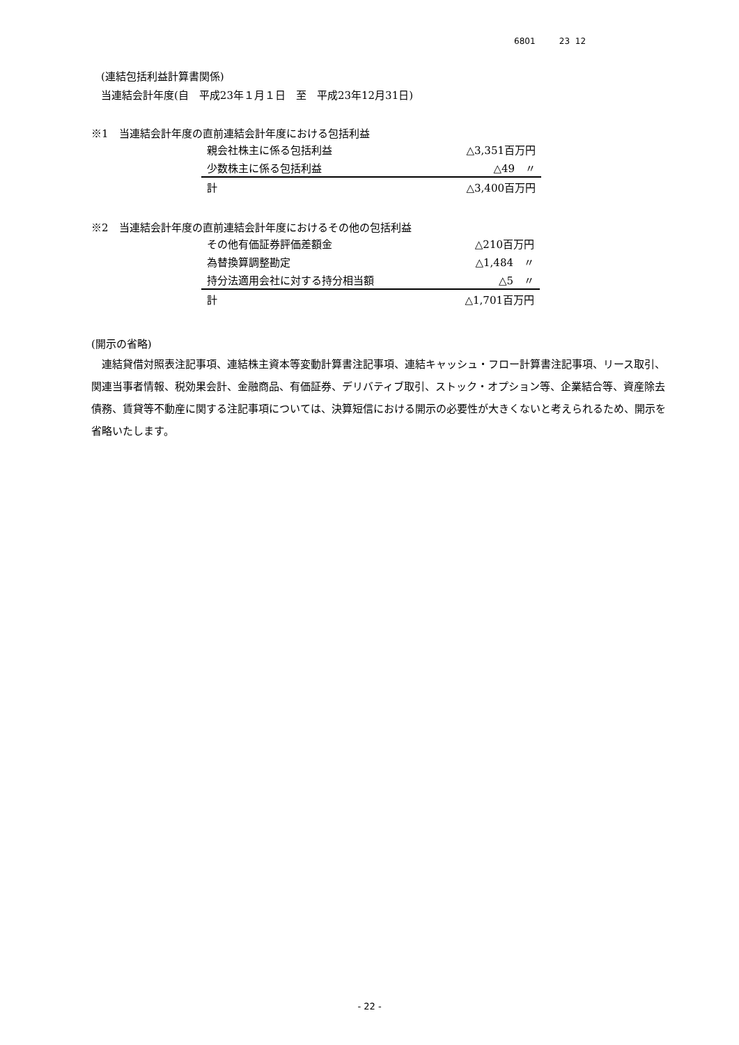6801 23 12
(連結包括利益計算書関係)
当連結会計年度(自　平成23年１月１日　至　平成23年12月31日)
※1　当連結会計年度の直前連結会計年度における包括利益
| 親会社株主に係る包括利益 | △3,351百万円 |
| 少数株主に係る包括利益 | △49 〃 |
| 計 | △3,400百万円 |
※2　当連結会計年度の直前連結会計年度におけるその他の包括利益
| その他有価証券評価差額金 | △210百万円 |
| 為替換算調整勘定 | △1,484 〃 |
| 持分法適用会社に対する持分相当額 | △5 〃 |
| 計 | △1,701百万円 |
(開示の省略)
連結貸借対照表注記事項、連結株主資本等変動計算書注記事項、連結キャッシュ・フロー計算書注記事項、リース取引、関連当事者情報、税効果会計、金融商品、有価証券、デリバティブ取引、ストック・オプション等、企業結合等、資産除去債務、賃貸等不動産に関する注記事項については、決算短信における開示の必要性が大きくないと考えられるため、開示を省略いたします。
- 22 -